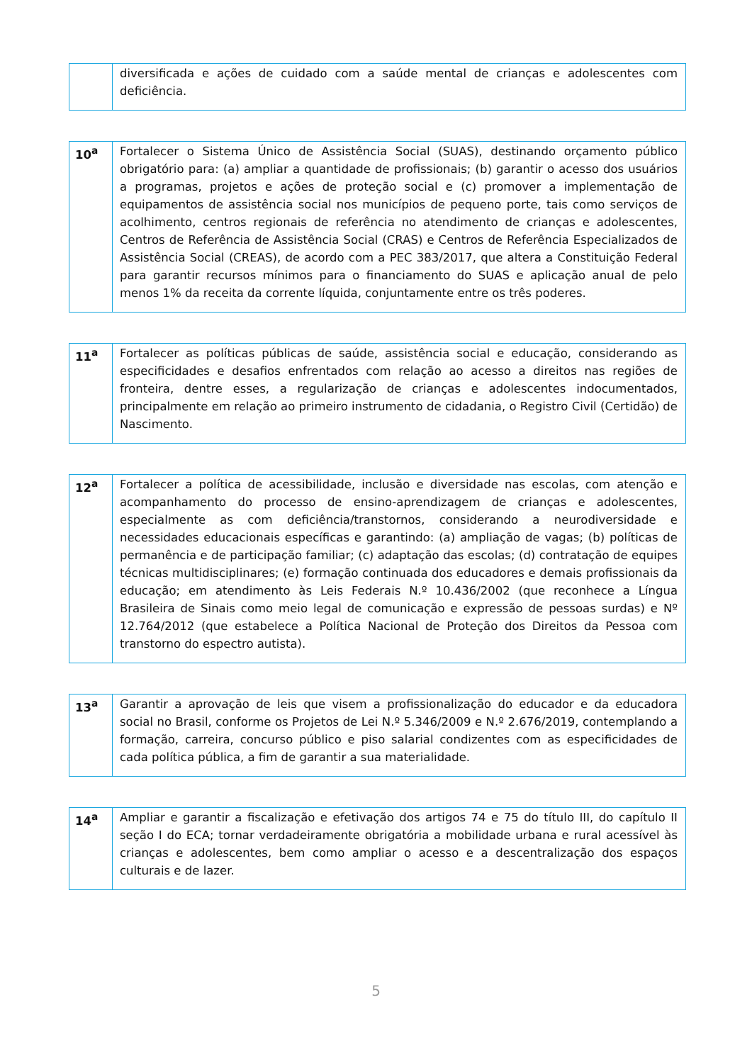| | diversificada e ações de cuidado com a saúde mental de crianças e adolescentes com deficiência. |
| 10<sup>a</sup> | Fortalecer o Sistema Único de Assistência Social (SUAS), destinando orçamento público obrigatório para: (a) ampliar a quantidade de profissionais; (b) garantir o acesso dos usuários a programas, projetos e ações de proteção social e (c) promover a implementação de equipamentos de assistência social nos municípios de pequeno porte, tais como serviços de acolhimento, centros regionais de referência no atendimento de crianças e adolescentes, Centros de Referência de Assistência Social (CRAS) e Centros de Referência Especializados de Assistência Social (CREAS), de acordo com a PEC 383/2017, que altera a Constituição Federal para garantir recursos mínimos para o financiamento do SUAS e aplicação anual de pelo menos 1% da receita da corrente líquida, conjuntamente entre os três poderes. |
| 11<sup>a</sup> | Fortalecer as políticas públicas de saúde, assistência social e educação, considerando as especificidades e desafios enfrentados com relação ao acesso a direitos nas regiões de fronteira, dentre esses, a regularização de crianças e adolescentes indocumentados, principalmente em relação ao primeiro instrumento de cidadania, o Registro Civil (Certidão) de Nascimento. |
| 12<sup>a</sup> | Fortalecer a política de acessibilidade, inclusão e diversidade nas escolas, com atenção e acompanhamento do processo de ensino-aprendizagem de crianças e adolescentes, especialmente as com deficiência/transtornos, considerando a neurodiversidade e necessidades educacionais específicas e garantindo: (a) ampliação de vagas; (b) políticas de permanência e de participação familiar; (c) adaptação das escolas; (d) contratação de equipes técnicas multidisciplinares; (e) formação continuada dos educadores e demais profissionais da educação; em atendimento às Leis Federais N.º 10.436/2002 (que reconhece a Língua Brasileira de Sinais como meio legal de comunicação e expressão de pessoas surdas) e Nº 12.764/2012 (que estabelece a Política Nacional de Proteção dos Direitos da Pessoa com transtorno do espectro autista). |
| 13<sup>a</sup> | Garantir a aprovação de leis que visem a profissionalização do educador e da educadora social no Brasil, conforme os Projetos de Lei N.º 5.346/2009 e N.º 2.676/2019, contemplando a formação, carreira, concurso público e piso salarial condizentes com as especificidades de cada política pública, a fim de garantir a sua materialidade. |
| 14<sup>a</sup> | Ampliar e garantir a fiscalização e efetivação dos artigos 74 e 75 do título III, do capítulo II seção I do ECA; tornar verdadeiramente obrigatória a mobilidade urbana e rural acessível às crianças e adolescentes, bem como ampliar o acesso e a descentralização dos espaços culturais e de lazer. |
5